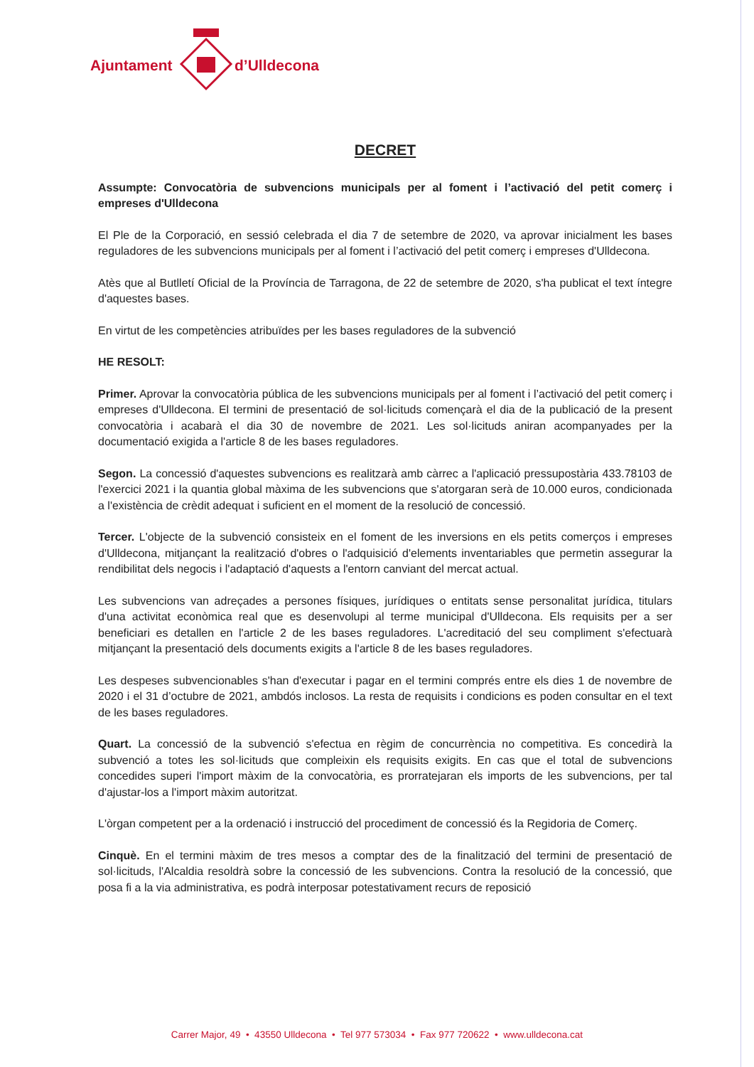Ajuntament d’Ulldecona
DECRET
Assumpte: Convocatòria de subvencions municipals per al foment i l’activació del petit comerç i empreses d'Ulldecona
El Ple de la Corporació, en sessió celebrada el dia 7 de setembre de 2020, va aprovar inicialment les bases reguladores de les subvencions municipals per al foment i l’activació del petit comerç i empreses d'Ulldecona.
Atès que al Butlletí Oficial de la Província de Tarragona, de 22 de setembre de 2020, s'ha publicat el text íntegre d'aquestes bases.
En virtut de les competències atribuïdes per les bases reguladores de la subvenció
HE RESOLT:
Primer. Aprovar la convocatòria pública de les subvencions municipals per al foment i l’activació del petit comerç i empreses d'Ulldecona. El termini de presentació de sol·licituds començarà el dia de la publicació de la present convocatòria i acabarà el dia 30 de novembre de 2021. Les sol·licituds aniran acompanyades per la documentació exigida a l'article 8 de les bases reguladores.
Segon. La concessió d'aquestes subvencions es realitzarà amb càrrec a l'aplicació pressupostària 433.78103 de l'exercici 2021 i la quantia global màxima de les subvencions que s'atorgaran serà de 10.000 euros, condicionada a l'existència de crèdit adequat i suficient en el moment de la resolució de concessió.
Tercer. L'objecte de la subvenció consisteix en el foment de les inversions en els petits comerços i empreses d'Ulldecona, mitjançant la realització d'obres o l'adquisició d'elements inventariables que permetin assegurar la rendibilitat dels negocis i l'adaptació d'aquests a l'entorn canviant del mercat actual.
Les subvencions van adreçades a persones físiques, jurídiques o entitats sense personalitat jurídica, titulars d'una activitat econòmica real que es desenvolupi al terme municipal d'Ulldecona. Els requisits per a ser beneficiari es detallen en l'article 2 de les bases reguladores. L'acreditació del seu compliment s'efectuarà mitjançant la presentació dels documents exigits a l'article 8 de les bases reguladores.
Les despeses subvencionables s'han d'executar i pagar en el termini comprés entre els dies 1 de novembre de 2020 i el 31 d’octubre de 2021, ambdós inclosos. La resta de requisits i condicions es poden consultar en el text de les bases reguladores.
Quart. La concessió de la subvenció s'efectua en règim de concurrència no competitiva. Es concedirà la subvenció a totes les sol·licituds que compleixin els requisits exigits. En cas que el total de subvencions concedides superi l'import màxim de la convocatòria, es prorratejaran els imports de les subvencions, per tal d'ajustar-los a l'import màxim autoritzat.
L'òrgan competent per a la ordenació i instrucció del procediment de concessió és la Regidoria de Comerç.
Cinquè. En el termini màxim de tres mesos a comptar des de la finalització del termini de presentació de sol·licituds, l'Alcaldia resoldrà sobre la concessió de les subvencions. Contra la resolució de la concessió, que posa fi a la via administrativa, es podrà interposar potestativament recurs de reposició
Carrer Major, 49 • 43550 Ulldecona • Tel 977 573034 • Fax 977 720622 • www.ulldecona.cat